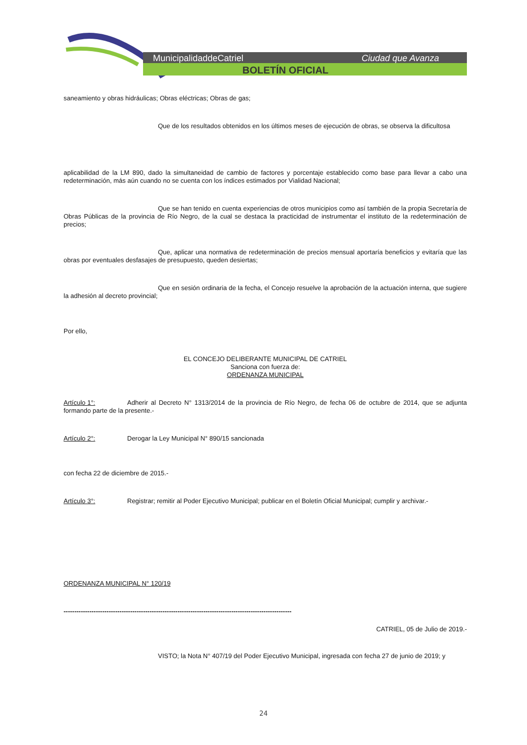MunicipalidaddeCatriel
Ciudad que Avanza
BOLETÍN OFICIAL
saneamiento y obras hidráulicas; Obras eléctricas; Obras de gas;
Que de los resultados obtenidos en los últimos meses de ejecución de obras, se observa la dificultosa
aplicabilidad de la LM 890, dado la simultaneidad de cambio de factores y porcentaje establecido como base para llevar a cabo una redeterminación, más aún cuando no se cuenta con los índices estimados por Vialidad Nacional;
Que se han tenido en cuenta experiencias de otros municipios como así también de la propia Secretaría de Obras Públicas de la provincia de Río Negro, de la cual se destaca la practicidad de instrumentar el instituto de la redeterminación de precios;
Que, aplicar una normativa de redeterminación de precios mensual aportaría beneficios y evitaría que las obras por eventuales desfasajes de presupuesto, queden desiertas;
Que en sesión ordinaria de la fecha, el Concejo resuelve la aprobación de la actuación interna, que sugiere la adhesión al decreto provincial;
Por ello,
EL CONCEJO DELIBERANTE MUNICIPAL DE CATRIEL
Sanciona con fuerza de:
ORDENANZA MUNICIPAL
Artículo 1°: Adherir al Decreto N° 1313/2014 de la provincia de Río Negro, de fecha 06 de octubre de 2014, que se adjunta formando parte de la presente.-
Artículo 2°: Derogar la Ley Municipal N° 890/15 sancionada
con fecha 22 de diciembre de 2015.-
Artículo 3°: Registrar; remitir al Poder Ejecutivo Municipal; publicar en el Boletín Oficial Municipal; cumplir y archivar.-
ORDENANZA MUNICIPAL N° 120/19
----------------------------------------------------------------------------------------------------------
CATRIEL, 05 de Julio de 2019.-
VISTO; la Nota N° 407/19 del Poder Ejecutivo Municipal, ingresada con fecha 27 de junio de 2019; y
24